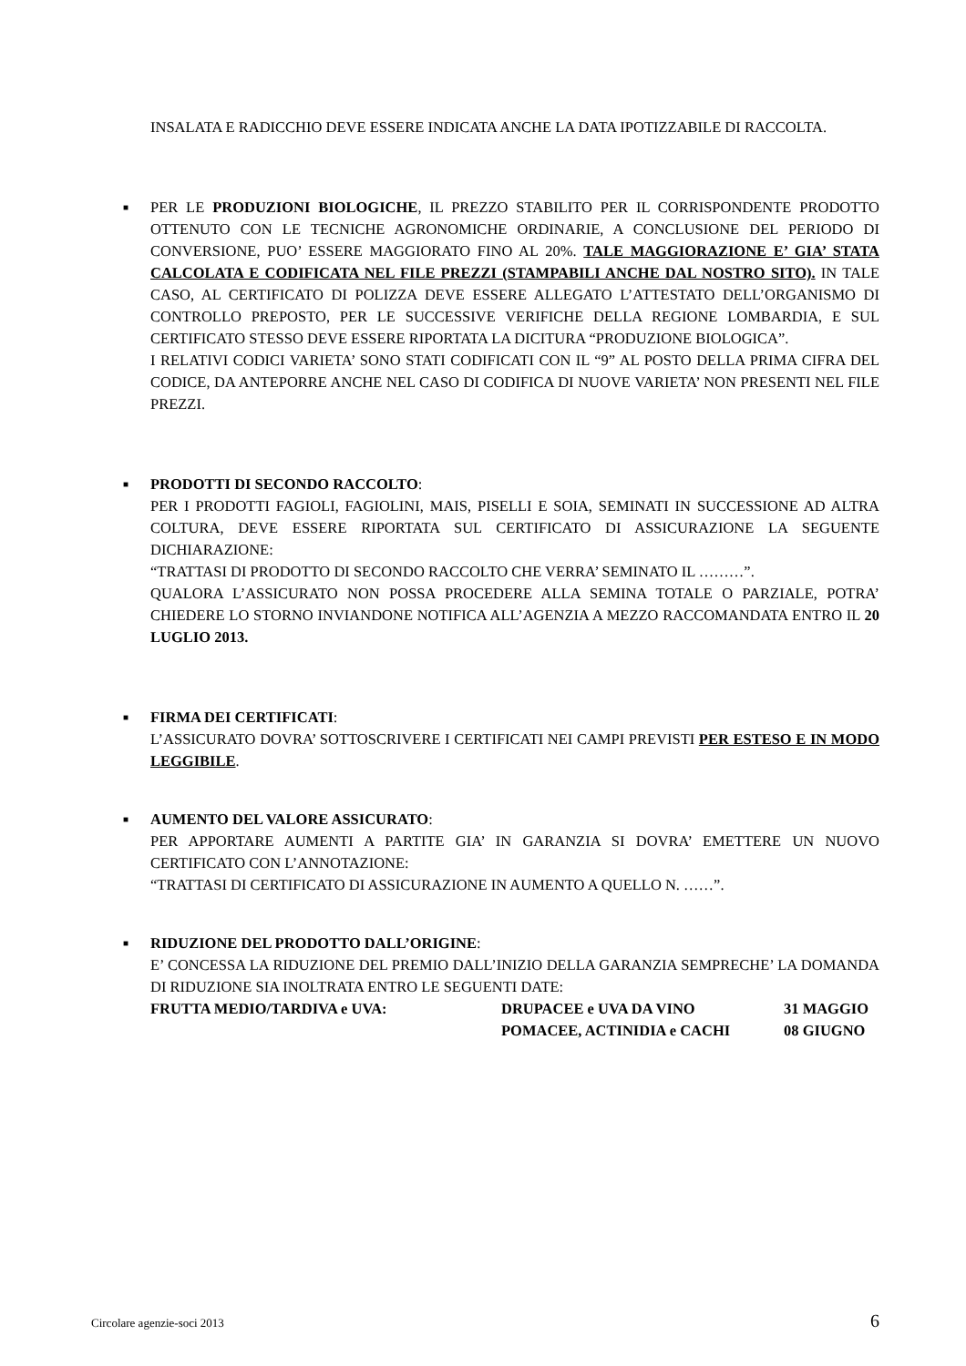INSALATA E RADICCHIO DEVE ESSERE INDICATA ANCHE LA DATA IPOTIZZABILE DI RACCOLTA.
■
PER LE PRODUZIONI BIOLOGICHE, IL PREZZO STABILITO PER IL CORRISPONDENTE PRODOTTO OTTENUTO CON LE TECNICHE AGRONOMICHE ORDINARIE, A CONCLUSIONE DEL PERIODO DI CONVERSIONE, PUO’ ESSERE MAGGIORATO FINO AL 20%. TALE MAGGIORAZIONE E’ GIA’ STATA CALCOLATA E CODIFICATA NEL FILE PREZZI (STAMPABILI ANCHE DAL NOSTRO SITO). IN TALE CASO, AL CERTIFICATO DI POLIZZA DEVE ESSERE ALLEGATO L’ATTESTATO DELL’ORGANISMO DI CONTROLLO PREPOSTO, PER LE SUCCESSIVE VERIFICHE DELLA REGIONE LOMBARDIA, E SUL CERTIFICATO STESSO DEVE ESSERE RIPORTATA LA DICITURA “PRODUZIONE BIOLOGICA”.
I RELATIVI CODICI VARIETA’ SONO STATI CODIFICATI CON IL “9” AL POSTO DELLA PRIMA CIFRA DEL CODICE, DA ANTEPORRE ANCHE NEL CASO DI CODIFICA DI NUOVE VARIETA’ NON PRESENTI NEL FILE PREZZI.
■
PRODOTTI DI SECONDO RACCOLTO:
PER I PRODOTTI FAGIOLI, FAGIOLINI, MAIS, PISELLI E SOIA, SEMINATI IN SUCCESSIONE AD ALTRA COLTURA, DEVE ESSERE RIPORTATA SUL CERTIFICATO DI ASSICURAZIONE LA SEGUENTE DICHIARAZIONE:
“TRATTASI DI PRODOTTO DI SECONDO RACCOLTO CHE VERRA’ SEMINATO IL ………”.
QUALORA L’ASSICURATO NON POSSA PROCEDERE ALLA SEMINA TOTALE O PARZIALE, POTRA’ CHIEDERE LO STORNO INVIANDONE NOTIFICA ALL’AGENZIA A MEZZO RACCOMANDATA ENTRO IL 20 LUGLIO 2013.
■
FIRMA DEI CERTIFICATI:
L’ASSICURATO DOVRA’ SOTTOSCRIVERE I CERTIFICATI NEI CAMPI PREVISTI PER ESTESO E IN MODO LEGGIBILE.
■
AUMENTO DEL VALORE ASSICURATO:
PER APPORTARE AUMENTI A PARTITE GIA’ IN GARANZIA SI DOVRA’ EMETTERE UN NUOVO CERTIFICATO CON L’ANNOTAZIONE:
“TRATTASI DI CERTIFICATO DI ASSICURAZIONE IN AUMENTO A QUELLO N. ……”.
■
RIDUZIONE DEL PRODOTTO DALL’ORIGINE:
E’ CONCESSA LA RIDUZIONE DEL PREMIO DALL’INIZIO DELLA GARANZIA SEMPRECHE’ LA DOMANDA DI RIDUZIONE SIA INOLTRATA ENTRO LE SEGUENTI DATE:
| FRUTTA MEDIO/TARDIVA e UVA: | DRUPACEE e UVA DA VINO | 31 MAGGIO |
| | POMACEE, ACTINIDIA e CACHI | 08 GIUGNO |
Circolare agenzie-soci 2013 6